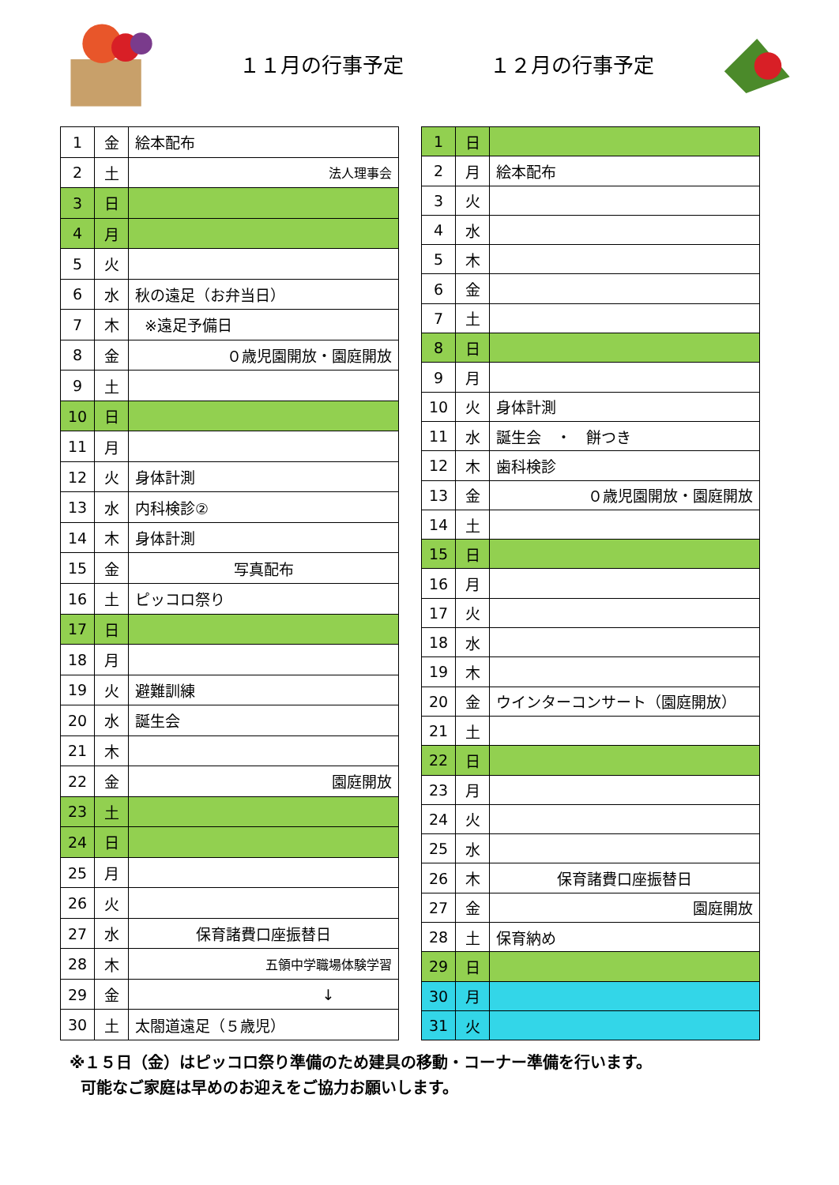１１月の行事予定 １２月の行事予定
| 1 | 金 | 絵本配布 |
| 2 | 土 | 法人理事会 |
| 3 | 日 | |
| 4 | 月 | |
| 5 | 火 | |
| 6 | 水 | 秋の遠足（お弁当日） |
| 7 | 木 | ※遠足予備日 |
| 8 | 金 | ０歳児園開放・園庭開放 |
| 9 | 土 | |
| 10 | 日 | |
| 11 | 月 | |
| 12 | 火 | 身体計測 |
| 13 | 水 | 内科検診② |
| 14 | 木 | 身体計測 |
| 15 | 金 | 写真配布 |
| 16 | 土 | ピッコロ祭り |
| 17 | 日 | |
| 18 | 月 | |
| 19 | 火 | 避難訓練 |
| 20 | 水 | 誕生会 |
| 21 | 木 | |
| 22 | 金 | 園庭開放 |
| 23 | 土 | |
| 24 | 日 | |
| 25 | 月 | |
| 26 | 火 | |
| 27 | 水 | 保育諸費口座振替日 |
| 28 | 木 | 五領中学職場体験学習 |
| 29 | 金 | ↓ |
| 30 | 土 | 太閤道遠足（５歳児） |
| 1 | 日 | |
| 2 | 月 | 絵本配布 |
| 3 | 火 | |
| 4 | 水 | |
| 5 | 木 | |
| 6 | 金 | |
| 7 | 土 | |
| 8 | 日 | |
| 9 | 月 | |
| 10 | 火 | 身体計測 |
| 11 | 水 | 誕生会 ・ 餅つき |
| 12 | 木 | 歯科検診 |
| 13 | 金 | ０歳児園開放・園庭開放 |
| 14 | 土 | |
| 15 | 日 | |
| 16 | 月 | |
| 17 | 火 | |
| 18 | 水 | |
| 19 | 木 | |
| 20 | 金 | ウインターコンサート（園庭開放） |
| 21 | 土 | |
| 22 | 日 | |
| 23 | 月 | |
| 24 | 火 | |
| 25 | 水 | |
| 26 | 木 | 保育諸費口座振替日 |
| 27 | 金 | 園庭開放 |
| 28 | 土 | 保育納め |
| 29 | 日 | |
| 30 | 月 | |
| 31 | 火 | |
※１５日（金）はピッコロ祭り準備のため建具の移動・コーナー準備を行います。
可能なご家庭は早めのお迎えをご協力お願いします。